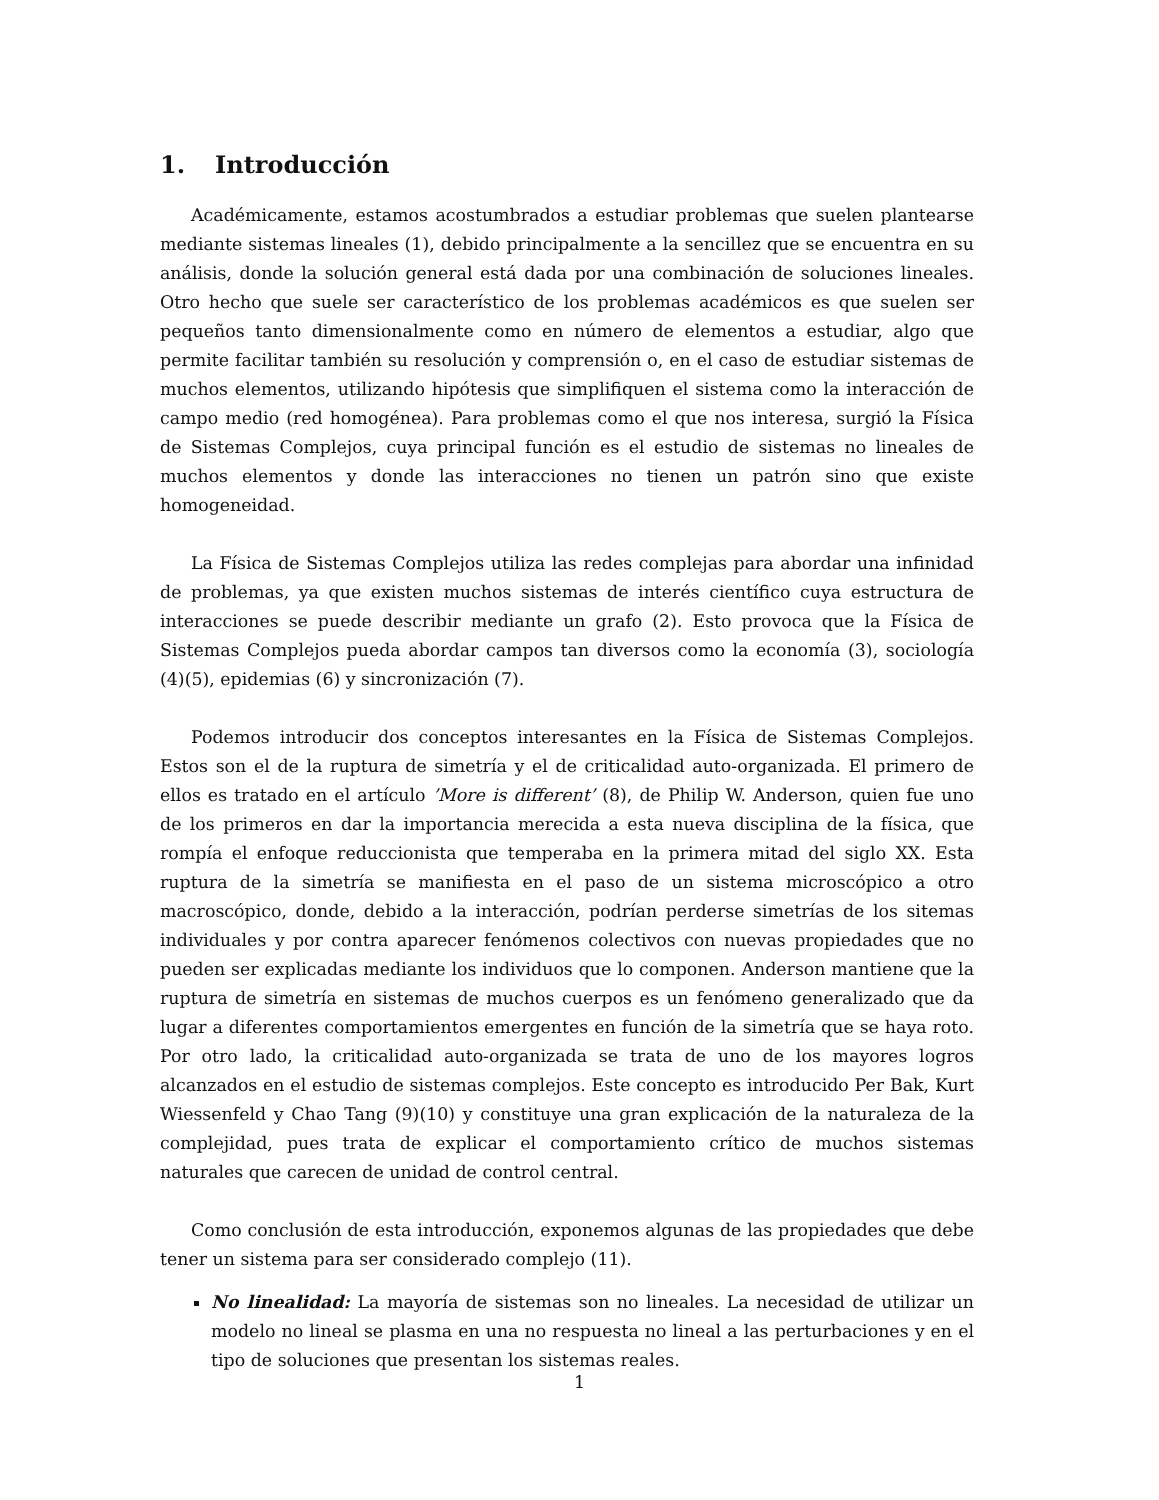1. Introducción
Académicamente, estamos acostumbrados a estudiar problemas que suelen plantearse mediante sistemas lineales (1), debido principalmente a la sencillez que se encuentra en su análisis, donde la solución general está dada por una combinación de soluciones lineales. Otro hecho que suele ser característico de los problemas académicos es que suelen ser pequeños tanto dimensionalmente como en número de elementos a estudiar, algo que permite facilitar también su resolución y comprensión o, en el caso de estudiar sistemas de muchos elementos, utilizando hipótesis que simplifiquen el sistema como la interacción de campo medio (red homogénea). Para problemas como el que nos interesa, surgió la Física de Sistemas Complejos, cuya principal función es el estudio de sistemas no lineales de muchos elementos y donde las interacciones no tienen un patrón sino que existe homogeneidad.
La Física de Sistemas Complejos utiliza las redes complejas para abordar una infinidad de problemas, ya que existen muchos sistemas de interés científico cuya estructura de interacciones se puede describir mediante un grafo (2). Esto provoca que la Física de Sistemas Complejos pueda abordar campos tan diversos como la economía (3), sociología (4)(5), epidemias (6) y sincronización (7).
Podemos introducir dos conceptos interesantes en la Física de Sistemas Complejos. Estos son el de la ruptura de simetría y el de criticalidad auto-organizada. El primero de ellos es tratado en el artículo ’More is different’ (8), de Philip W. Anderson, quien fue uno de los primeros en dar la importancia merecida a esta nueva disciplina de la física, que rompía el enfoque reduccionista que temperaba en la primera mitad del siglo XX. Esta ruptura de la simetría se manifiesta en el paso de un sistema microscópico a otro macroscópico, donde, debido a la interacción, podrían perderse simetrías de los sitemas individuales y por contra aparecer fenómenos colectivos con nuevas propiedades que no pueden ser explicadas mediante los individuos que lo componen. Anderson mantiene que la ruptura de simetría en sistemas de muchos cuerpos es un fenómeno generalizado que da lugar a diferentes comportamientos emergentes en función de la simetría que se haya roto. Por otro lado, la criticalidad auto-organizada se trata de uno de los mayores logros alcanzados en el estudio de sistemas complejos. Este concepto es introducido Per Bak, Kurt Wiessenfeld y Chao Tang (9)(10) y constituye una gran explicación de la naturaleza de la complejidad, pues trata de explicar el comportamiento crítico de muchos sistemas naturales que carecen de unidad de control central.
Como conclusión de esta introducción, exponemos algunas de las propiedades que debe tener un sistema para ser considerado complejo (11).
No linealidad: La mayoría de sistemas son no lineales. La necesidad de utilizar un modelo no lineal se plasma en una no respuesta no lineal a las perturbaciones y en el tipo de soluciones que presentan los sistemas reales.
1